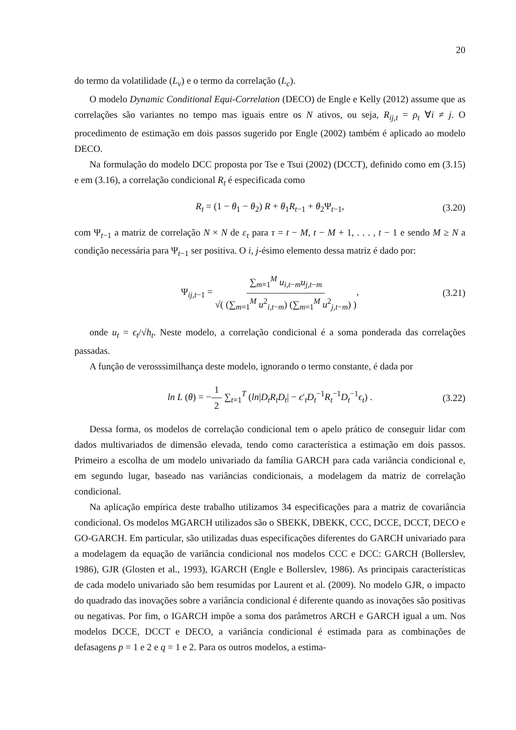20
do termo da volatilidade (L<sub>v</sub>) e o termo da correlação (L<sub>c</sub>).
O modelo Dynamic Conditional Equi-Correlation (DECO) de Engle e Kelly (2012) assume que as correlações são variantes no tempo mas iguais entre os N ativos, ou seja, R<sub>ij,t</sub> = ρ<sub>t</sub> ∀i ≠ j. O procedimento de estimação em dois passos sugerido por Engle (2002) também é aplicado ao modelo DECO.
Na formulação do modelo DCC proposta por Tse e Tsui (2002) (DCCT), definido como em (3.15) e em (3.16), a correlação condicional R<sub>t</sub> é especificada como
R<sub>t</sub> = (1 − θ<sub>1</sub> − θ<sub>2</sub>) R + θ<sub>1</sub>R<sub>t−1</sub> + θ<sub>2</sub>Ψ<sub>t−1</sub>, (3.20)
com Ψ<sub>t−1</sub> a matriz de correlação N × N de ε<sub>τ</sub> para τ = t − M, t − M + 1, . . . , t − 1 e sendo M ≥ N a condição necessária para Ψ<sub>t−1</sub> ser positiva. O i, j-ésimo elemento dessa matriz é dado por:
Ψ<sub>ij,t−1</sub> = ∑<sub>m=1</sub><sup>M</sup> u<sub>i,t−m</sub>u<sub>j,t−m</sub> √( (∑<sub>m=1</sub><sup>M</sup> u<sup>2</sup><sub>i,t−m</sub>) (∑<sub>m=1</sub><sup>M</sup> u<sup>2</sup><sub>j,t−m</sub>) ), (3.21)
onde u<sub>t</sub> = ϵ<sub>t</sub>/√h<sub>t</sub>. Neste modelo, a correlação condicional é a soma ponderada das correlações passadas.
A função de verosssimilhança deste modelo, ignorando o termo constante, é dada por
ln L (θ) = −1 2 ∑<sub>t=1</sub><sup>T</sup> (ln|D<sub>t</sub>R<sub>t</sub>D<sub>t</sub>| − ϵ′<sub>t</sub>D<sub>t</sub><sup>−1</sup>R<sub>t</sub><sup>−1</sup>D<sub>t</sub><sup>−1</sup>ϵ<sub>t</sub>) . (3.22)
Dessa forma, os modelos de correlação condicional tem o apelo prático de conseguir lidar com dados multivariados de dimensão elevada, tendo como característica a estimação em dois passos. Primeiro a escolha de um modelo univariado da família GARCH para cada variância condicional e, em segundo lugar, baseado nas variâncias condicionais, a modelagem da matriz de correlação condicional.
Na aplicação empírica deste trabalho utilizamos 34 especificações para a matriz de covariância condicional. Os modelos MGARCH utilizados são o SBEKK, DBEKK, CCC, DCCE, DCCT, DECO e GO-GARCH. Em particular, são utilizadas duas especificações diferentes do GARCH univariado para a modelagem da equação de variância condicional nos modelos CCC e DCC: GARCH (Bollerslev, 1986), GJR (Glosten et al., 1993), IGARCH (Engle e Bollerslev, 1986). As principais características de cada modelo univariado são bem resumidas por Laurent et al. (2009). No modelo GJR, o impacto do quadrado das inovações sobre a variância condicional é diferente quando as inovações são positivas ou negativas. Por fim, o IGARCH impõe a soma dos parâmetros ARCH e GARCH igual a um. Nos modelos DCCE, DCCT e DECO, a variância condicional é estimada para as combinações de defasagens p = 1 e 2 e q = 1 e 2. Para os outros modelos, a estima-